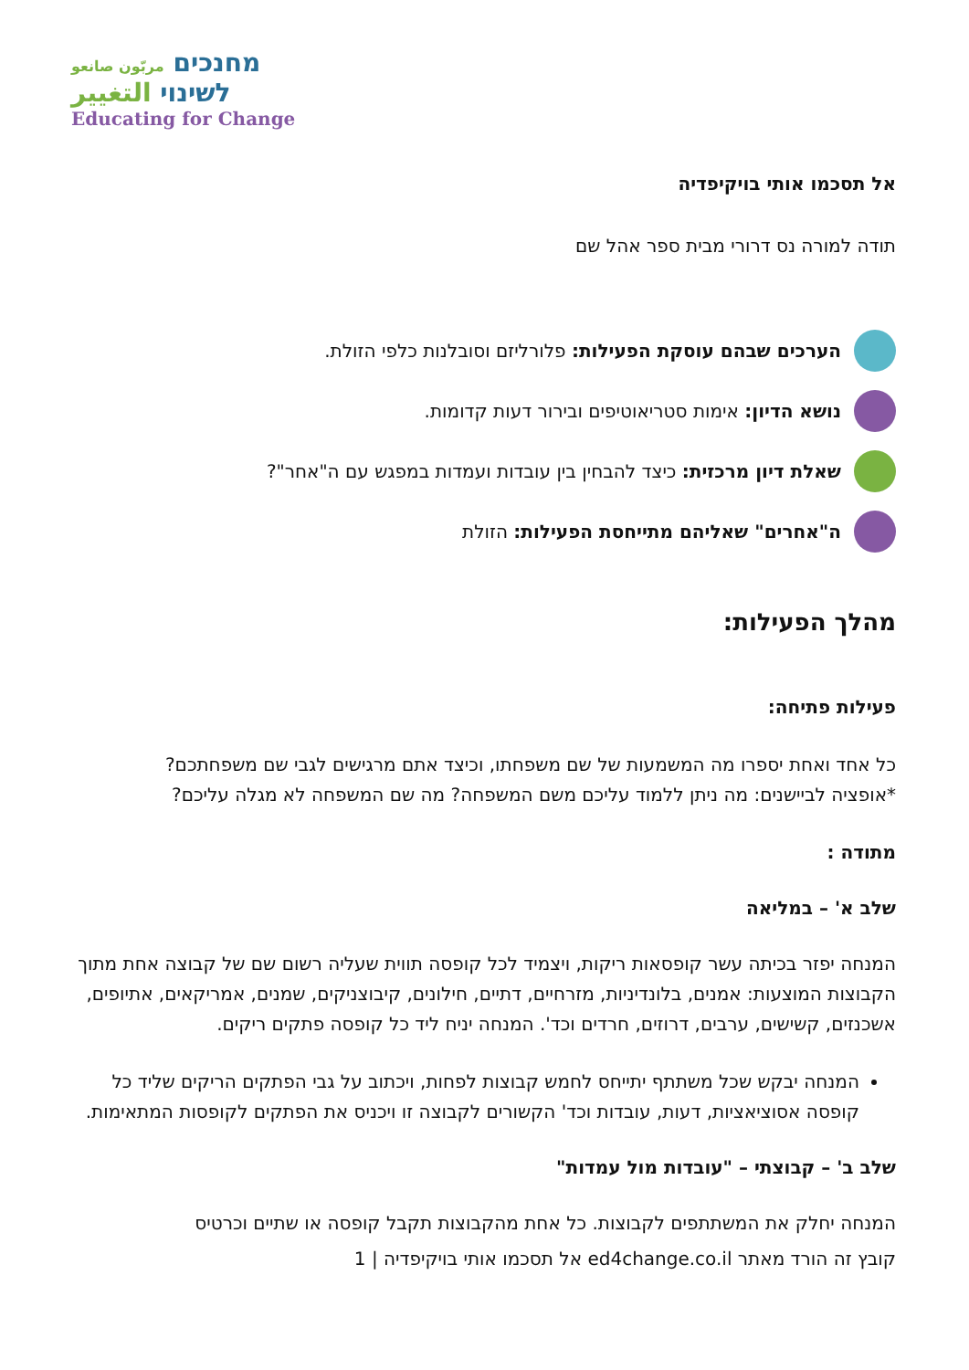מחנכים مربّون صانعو
לשינוי التغيير
Educating for Change
אל תסכמו אותי בויקיפדיה
תודה למורה נס דרורי מבית ספר אהל שם
הערכים שבהם עוסקת הפעילות: פלורליזם וסובלנות כלפי הזולת.
נושא הדיון: אימות סטריאוטיפים ובירור דעות קדומות.
שאלת דיון מרכזית: כיצד להבחין בין עובדות ועמדות במפגש עם ה"אחר"?
ה"אחרים" שאליהם מתייחסת הפעילות: הזולת
מהלך הפעילות:
פעילות פתיחה:
כל אחד ואחת יספרו מה המשמעות של שם משפחתו, וכיצד אתם מרגישים לגבי שם משפחתכם?
*אופציה לביישנים: מה ניתן ללמוד עליכם משם המשפחה? מה שם המשפחה לא מגלה עליכם?
מתודה :
שלב א' – במליאה
המנחה יפזר בכיתה עשר קופסאות ריקות, ויצמיד לכל קופסה תווית שעליה רשום שם של קבוצה אחת מתוך הקבוצות המוצעות: אמנים, בלונדיניות, מזרחיים, דתיים, חילונים, קיבוצניקים, שמנים, אמריקאים, אתיופים, אשכנזים, קשישים, ערבים, דרוזים, חרדים וכד'. המנחה יניח ליד כל קופסה פתקים ריקים.
המנחה יבקש שכל משתתף יתייחס לחמש קבוצות לפחות, ויכתוב על גבי הפתקים הריקים שליד כל קופסה אסוציאציות, דעות, עובדות וכד' הקשורים לקבוצה זו ויכניס את הפתקים לקופסות המתאימות.
שלב ב' – קבוצתי – "עובדות מול עמדות"
המנחה יחלק את המשתתפים לקבוצות. כל אחת מהקבוצות תקבל קופסה או שתיים וכרטיס
קובץ זה הורד מאתר ed4change.co.il אל תסכמו אותי בויקיפדיה | 1